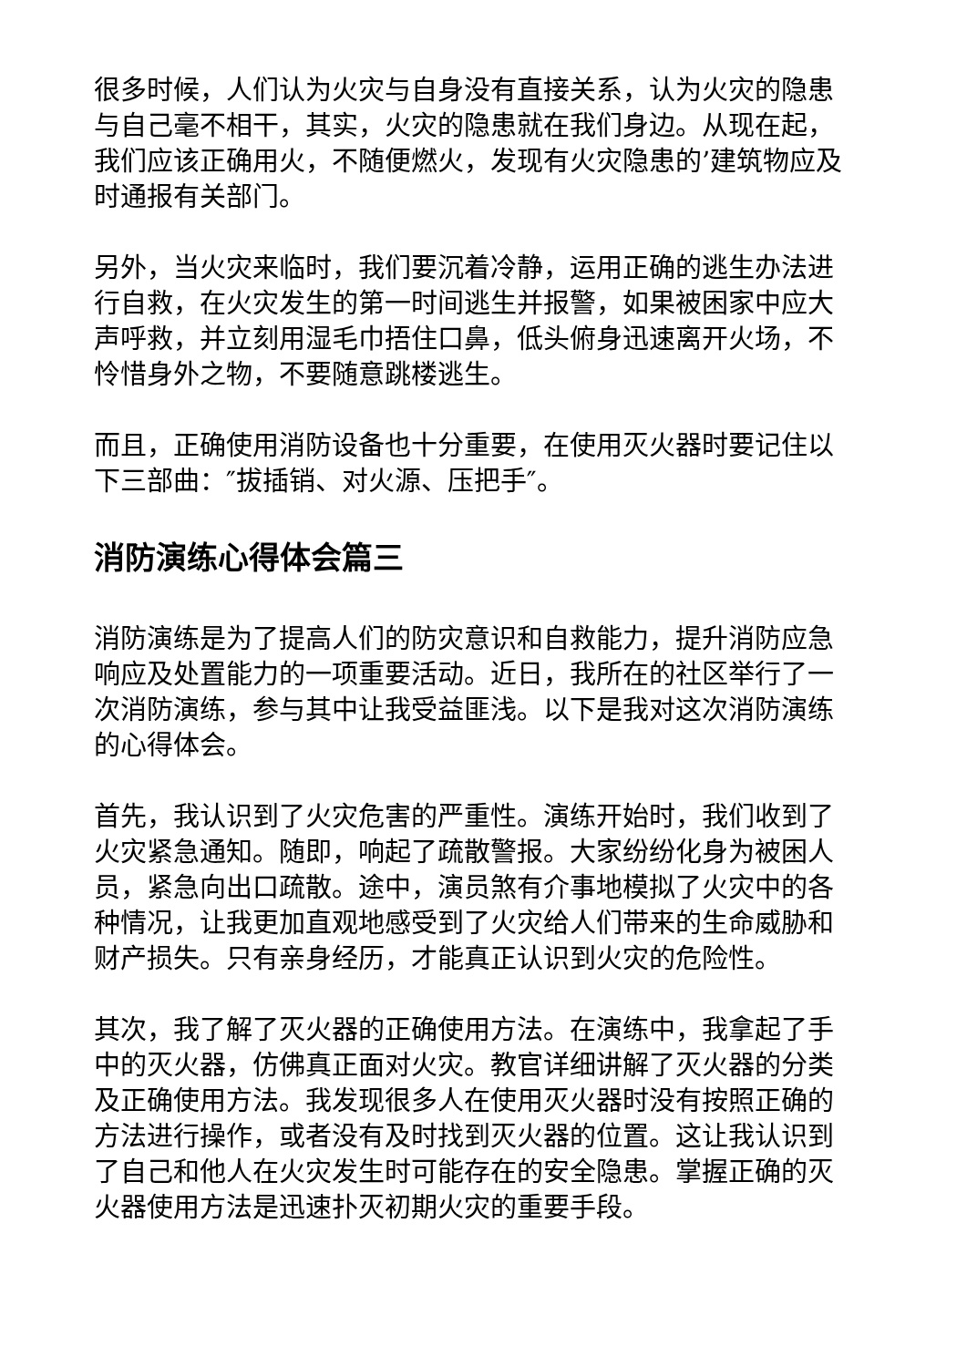很多时候，人们认为火灾与自身没有直接关系，认为火灾的隐患与自己毫不相干，其实，火灾的隐患就在我们身边。从现在起，我们应该正确用火，不随便燃火，发现有火灾隐患的’建筑物应及时通报有关部门。
另外，当火灾来临时，我们要沉着冷静，运用正确的逃生办法进行自救，在火灾发生的第一时间逃生并报警，如果被困家中应大声呼救，并立刻用湿毛巾捂住口鼻，低头俯身迅速离开火场，不怜惜身外之物，不要随意跳楼逃生。
而且，正确使用消防设备也十分重要，在使用灭火器时要记住以下三部曲：″拔插销、对火源、压把手″。
消防演练心得体会篇三
消防演练是为了提高人们的防灾意识和自救能力，提升消防应急响应及处置能力的一项重要活动。近日，我所在的社区举行了一次消防演练，参与其中让我受益匪浅。以下是我对这次消防演练的心得体会。
首先，我认识到了火灾危害的严重性。演练开始时，我们收到了火灾紧急通知。随即，响起了疏散警报。大家纷纷化身为被困人员，紧急向出口疏散。途中，演员煞有介事地模拟了火灾中的各种情况，让我更加直观地感受到了火灾给人们带来的生命威胁和财产损失。只有亲身经历，才能真正认识到火灾的危险性。
其次，我了解了灭火器的正确使用方法。在演练中，我拿起了手中的灭火器，仿佛真正面对火灾。教官详细讲解了灭火器的分类及正确使用方法。我发现很多人在使用灭火器时没有按照正确的方法进行操作，或者没有及时找到灭火器的位置。这让我认识到了自己和他人在火灾发生时可能存在的安全隐患。掌握正确的灭火器使用方法是迅速扑灭初期火灾的重要手段。